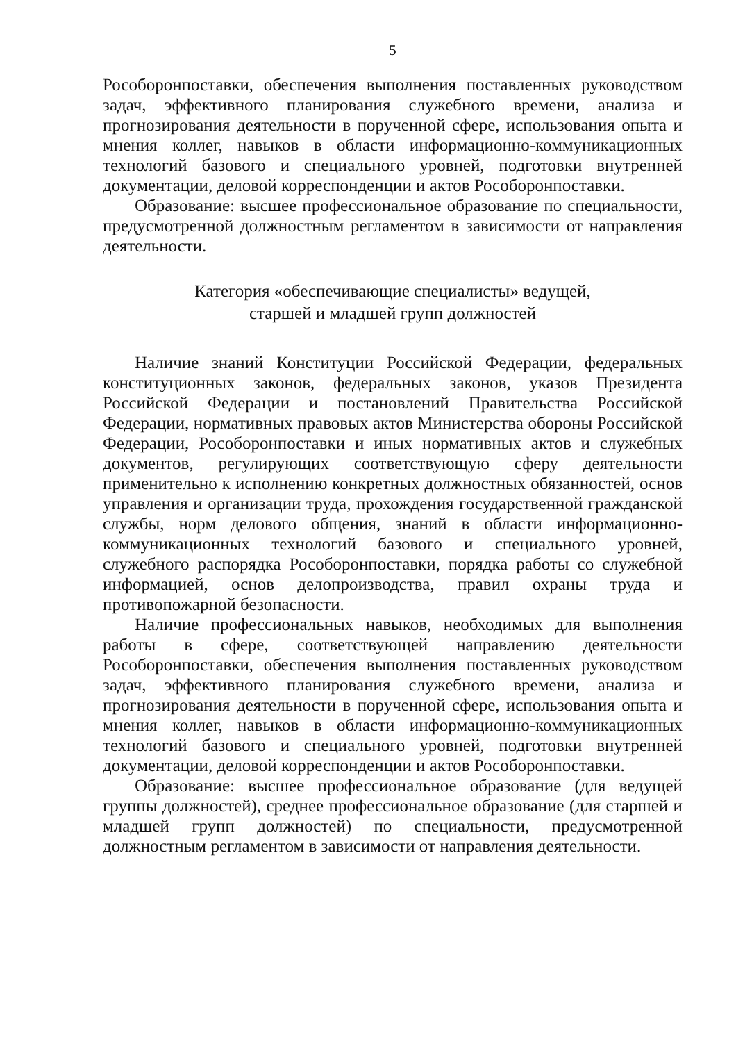5
Рособоронпоставки, обеспечения выполнения поставленных руководством задач, эффективного планирования служебного времени, анализа и прогнозирования деятельности в порученной сфере, использования опыта и мнения коллег, навыков в области информационно-коммуникационных технологий базового и специального уровней, подготовки внутренней документации, деловой корреспонденции и актов Рособоронпоставки.
Образование: высшее профессиональное образование по специальности, предусмотренной должностным регламентом в зависимости от направления деятельности.
Категория «обеспечивающие специалисты» ведущей,
старшей и младшей групп должностей
Наличие знаний Конституции Российской Федерации, федеральных конституционных законов, федеральных законов, указов Президента Российской Федерации и постановлений Правительства Российской Федерации, нормативных правовых актов Министерства обороны Российской Федерации, Рособоронпоставки и иных нормативных актов и служебных документов, регулирующих соответствующую сферу деятельности применительно к исполнению конкретных должностных обязанностей, основ управления и организации труда, прохождения государственной гражданской службы, норм делового общения, знаний в области информационно-коммуникационных технологий базового и специального уровней, служебного распорядка Рособоронпоставки, порядка работы со служебной информацией, основ делопроизводства, правил охраны труда и противопожарной безопасности.
Наличие профессиональных навыков, необходимых для выполнения работы в сфере, соответствующей направлению деятельности Рособоронпоставки, обеспечения выполнения поставленных руководством задач, эффективного планирования служебного времени, анализа и прогнозирования деятельности в порученной сфере, использования опыта и мнения коллег, навыков в области информационно-коммуникационных технологий базового и специального уровней, подготовки внутренней документации, деловой корреспонденции и актов Рособоронпоставки.
Образование: высшее профессиональное образование (для ведущей группы должностей), среднее профессиональное образование (для старшей и младшей групп должностей) по специальности, предусмотренной должностным регламентом в зависимости от направления деятельности.